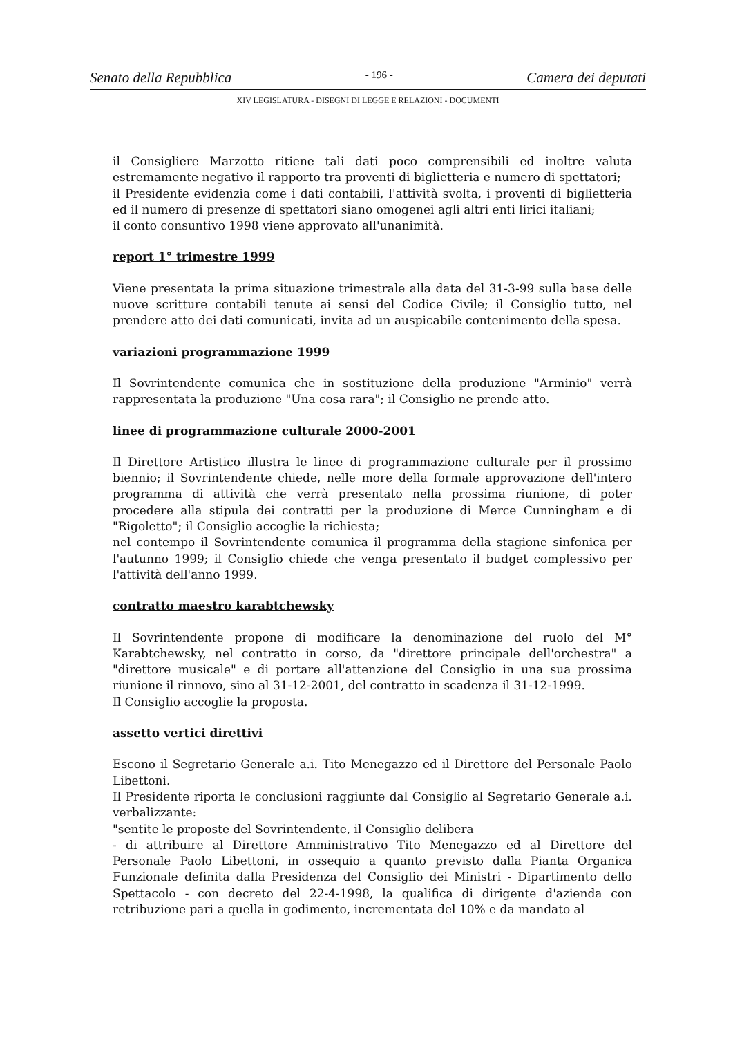Senato della Repubblica - 196 - Camera dei deputati
XIV LEGISLATURA - DISEGNI DI LEGGE E RELAZIONI - DOCUMENTI
il Consigliere Marzotto ritiene tali dati poco comprensibili ed inoltre valuta estremamente negativo il rapporto tra proventi di biglietteria e numero di spettatori;
il Presidente evidenzia come i dati contabili, l'attività svolta, i proventi di biglietteria ed il numero di presenze di spettatori siano omogenei agli altri enti lirici italiani;
il conto consuntivo 1998 viene approvato all'unanimità.
report 1° trimestre 1999
Viene presentata la prima situazione trimestrale alla data del 31-3-99 sulla base delle nuove scritture contabili tenute ai sensi del Codice Civile; il Consiglio tutto, nel prendere atto dei dati comunicati, invita ad un auspicabile contenimento della spesa.
variazioni programmazione 1999
Il Sovrintendente comunica che in sostituzione della produzione "Arminio" verrà rappresentata la produzione "Una cosa rara"; il Consiglio ne prende atto.
linee di programmazione culturale 2000-2001
Il Direttore Artistico illustra le linee di programmazione culturale per il prossimo biennio; il Sovrintendente chiede, nelle more della formale approvazione dell'intero programma di attività che verrà presentato nella prossima riunione, di poter procedere alla stipula dei contratti per la produzione di Merce Cunningham e di "Rigoletto"; il Consiglio accoglie la richiesta;
nel contempo il Sovrintendente comunica il programma della stagione sinfonica per l'autunno 1999; il Consiglio chiede che venga presentato il budget complessivo per l'attività dell'anno 1999.
contratto maestro karabtchewsky
Il Sovrintendente propone di modificare la denominazione del ruolo del M° Karabtchewsky, nel contratto in corso, da "direttore principale dell'orchestra" a "direttore musicale" e di portare all'attenzione del Consiglio in una sua prossima riunione il rinnovo, sino al 31-12-2001, del contratto in scadenza il 31-12-1999.
Il Consiglio accoglie la proposta.
assetto vertici direttivi
Escono il Segretario Generale a.i. Tito Menegazzo ed il Direttore del Personale Paolo Libettoni.
Il Presidente riporta le conclusioni raggiunte dal Consiglio al Segretario Generale a.i. verbalizzante:
"sentite le proposte del Sovrintendente, il Consiglio delibera
- di attribuire al Direttore Amministrativo Tito Menegazzo ed al Direttore del Personale Paolo Libettoni, in ossequio a quanto previsto dalla Pianta Organica Funzionale definita dalla Presidenza del Consiglio dei Ministri - Dipartimento dello Spettacolo - con decreto del 22-4-1998, la qualifica di dirigente d'azienda con retribuzione pari a quella in godimento, incrementata del 10% e da mandato al